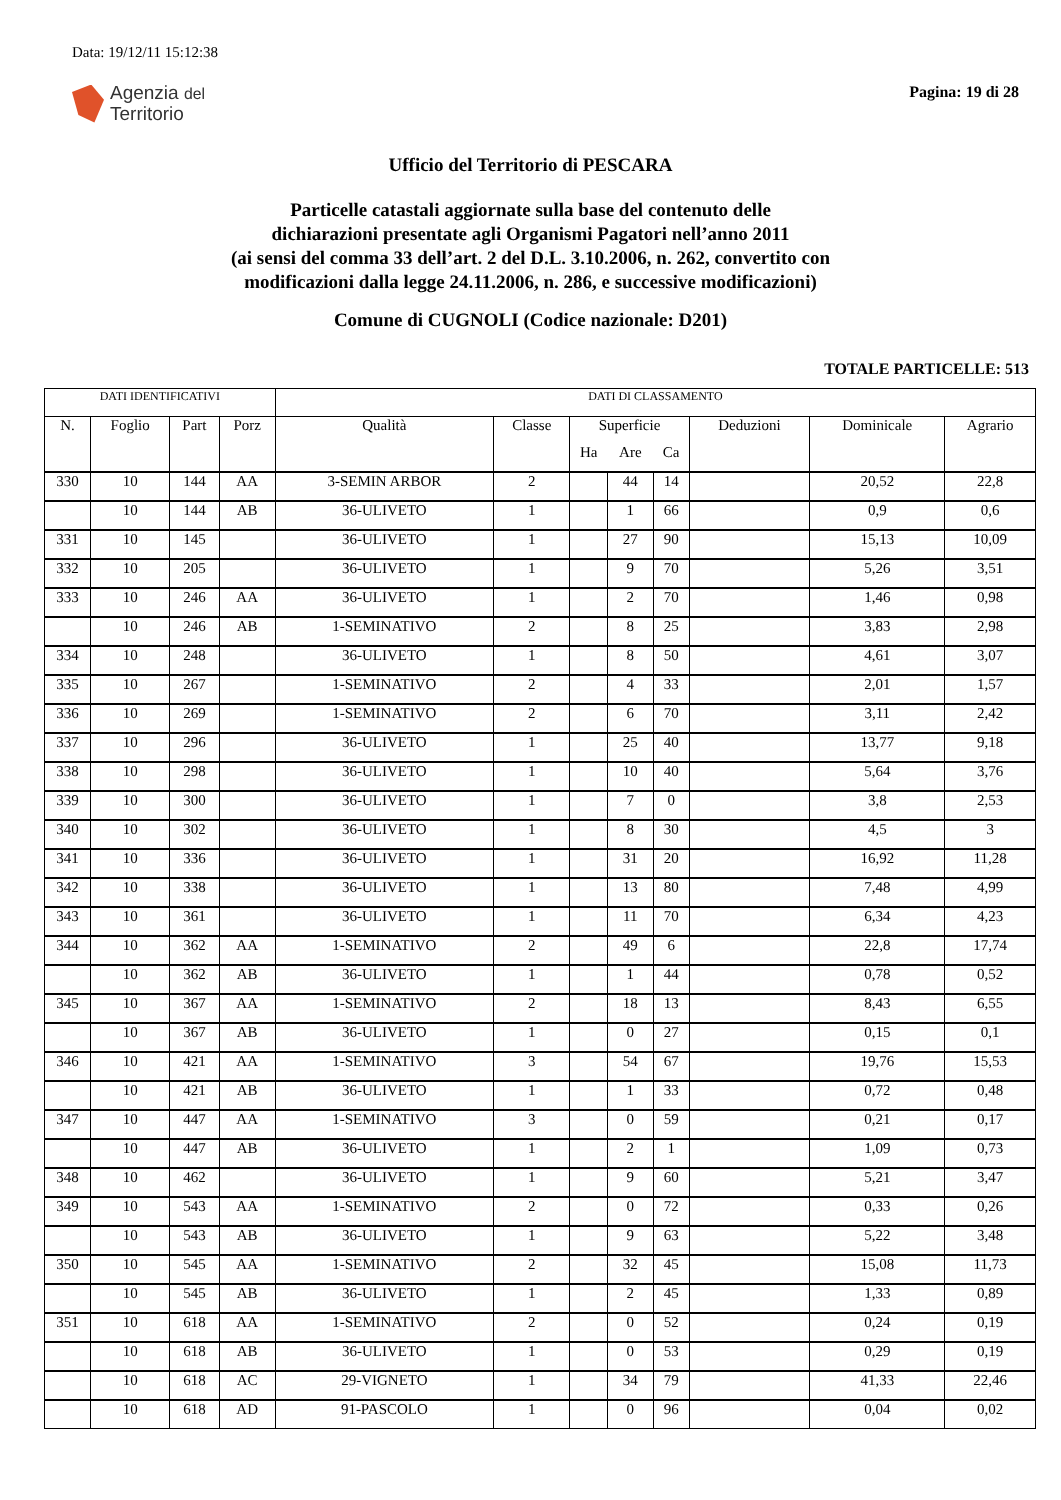Data: 19/12/11 15:12:38
Agenzia del
Territorio
Pagina: 19 di 28
Ufficio del Territorio di PESCARA
Particelle catastali aggiornate sulla base del contenuto delle
dichiarazioni presentate agli Organismi Pagatori nell’anno 2011
(ai sensi del comma 33 dell’art. 2 del D.L. 3.10.2006, n. 262, convertito con
modificazioni dalla legge 24.11.2006, n. 286, e successive modificazioni)
Comune di CUGNOLI (Codice nazionale: D201)
TOTALE PARTICELLE: 513
| DATI IDENTIFICATIVI | | | | DATI DI CLASSAMENTO | | | | | | | |
| --- | --- | --- | --- | --- | --- | --- | --- | --- | --- | --- | --- |
| N. | Foglio | Part | Porz | Qualità | Classe | Superficie | | | Deduzioni | Dominicale | Agrario |
| | | | | | | Ha | Are | Ca | | | |
| 330 | 10 | 144 | AA | 3-SEMIN ARBOR | 2 | | 44 | 14 | | 20,52 | 22,8 |
| | 10 | 144 | AB | 36-ULIVETO | 1 | | 1 | 66 | | 0,9 | 0,6 |
| 331 | 10 | 145 | | 36-ULIVETO | 1 | | 27 | 90 | | 15,13 | 10,09 |
| 332 | 10 | 205 | | 36-ULIVETO | 1 | | 9 | 70 | | 5,26 | 3,51 |
| 333 | 10 | 246 | AA | 36-ULIVETO | 1 | | 2 | 70 | | 1,46 | 0,98 |
| | 10 | 246 | AB | 1-SEMINATIVO | 2 | | 8 | 25 | | 3,83 | 2,98 |
| 334 | 10 | 248 | | 36-ULIVETO | 1 | | 8 | 50 | | 4,61 | 3,07 |
| 335 | 10 | 267 | | 1-SEMINATIVO | 2 | | 4 | 33 | | 2,01 | 1,57 |
| 336 | 10 | 269 | | 1-SEMINATIVO | 2 | | 6 | 70 | | 3,11 | 2,42 |
| 337 | 10 | 296 | | 36-ULIVETO | 1 | | 25 | 40 | | 13,77 | 9,18 |
| 338 | 10 | 298 | | 36-ULIVETO | 1 | | 10 | 40 | | 5,64 | 3,76 |
| 339 | 10 | 300 | | 36-ULIVETO | 1 | | 7 | 0 | | 3,8 | 2,53 |
| 340 | 10 | 302 | | 36-ULIVETO | 1 | | 8 | 30 | | 4,5 | 3 |
| 341 | 10 | 336 | | 36-ULIVETO | 1 | | 31 | 20 | | 16,92 | 11,28 |
| 342 | 10 | 338 | | 36-ULIVETO | 1 | | 13 | 80 | | 7,48 | 4,99 |
| 343 | 10 | 361 | | 36-ULIVETO | 1 | | 11 | 70 | | 6,34 | 4,23 |
| 344 | 10 | 362 | AA | 1-SEMINATIVO | 2 | | 49 | 6 | | 22,8 | 17,74 |
| | 10 | 362 | AB | 36-ULIVETO | 1 | | 1 | 44 | | 0,78 | 0,52 |
| 345 | 10 | 367 | AA | 1-SEMINATIVO | 2 | | 18 | 13 | | 8,43 | 6,55 |
| | 10 | 367 | AB | 36-ULIVETO | 1 | | 0 | 27 | | 0,15 | 0,1 |
| 346 | 10 | 421 | AA | 1-SEMINATIVO | 3 | | 54 | 67 | | 19,76 | 15,53 |
| | 10 | 421 | AB | 36-ULIVETO | 1 | | 1 | 33 | | 0,72 | 0,48 |
| 347 | 10 | 447 | AA | 1-SEMINATIVO | 3 | | 0 | 59 | | 0,21 | 0,17 |
| | 10 | 447 | AB | 36-ULIVETO | 1 | | 2 | 1 | | 1,09 | 0,73 |
| 348 | 10 | 462 | | 36-ULIVETO | 1 | | 9 | 60 | | 5,21 | 3,47 |
| 349 | 10 | 543 | AA | 1-SEMINATIVO | 2 | | 0 | 72 | | 0,33 | 0,26 |
| | 10 | 543 | AB | 36-ULIVETO | 1 | | 9 | 63 | | 5,22 | 3,48 |
| 350 | 10 | 545 | AA | 1-SEMINATIVO | 2 | | 32 | 45 | | 15,08 | 11,73 |
| | 10 | 545 | AB | 36-ULIVETO | 1 | | 2 | 45 | | 1,33 | 0,89 |
| 351 | 10 | 618 | AA | 1-SEMINATIVO | 2 | | 0 | 52 | | 0,24 | 0,19 |
| | 10 | 618 | AB | 36-ULIVETO | 1 | | 0 | 53 | | 0,29 | 0,19 |
| | 10 | 618 | AC | 29-VIGNETO | 1 | | 34 | 79 | | 41,33 | 22,46 |
| | 10 | 618 | AD | 91-PASCOLO | 1 | | 0 | 96 | | 0,04 | 0,02 |